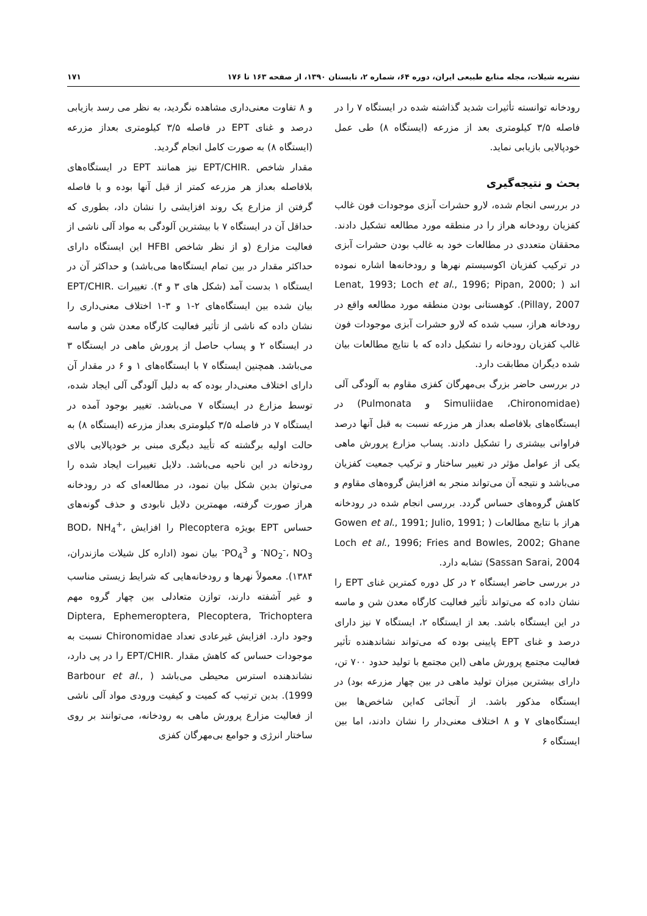نشریه شیلات، مجله منابع طبیعی ایران، دوره ۶۴، شماره ۲، تابستان ۱۳۹۰، از صفحه ۱۶۳ تا ۱۷۶ ۱۷۱
رودخانه توانسته تأثیرات شدید گذاشته شده در ایستگاه ۷ را در فاصله ۳/۵ کیلومتری بعد از مزرعه (ایستگاه ۸) طی عمل خودپالایی بازیابی نماید.
بحث و نتیجه‌گیری
در بررسی انجام شده، لارو حشرات آبزی موجودات فون غالب کفزیان رودخانه هراز را در منطقه مورد مطالعه تشکیل دادند. محققان متعددی در مطالعات خود به غالب بودن حشرات آبزی در ترکیب کفزیان اکوسیستم نهرها و رودخانه‌ها اشاره نموده اند ( Lenat, 1993; Loch et al., 1996; Pipan, 2000; Pillay, 2007). کوهستانی بودن منطقه مورد مطالعه واقع در رودخانه هراز، سبب شده که لارو حشرات آبزی موجودات فون غالب کفزیان رودخانه را تشکیل داده که با نتایج مطالعات بیان شده دیگران مطابقت دارد.
در بررسی حاضر بزرگ بی‌مهرگان کفزی مقاوم به آلودگی آلی (Simuliidae ،Chironomidae و Pulmonata) در ایستگاه‌های بلافاصله بعداز هر مزرعه نسبت به قبل آنها درصد فراوانی بیشتری را تشکیل دادند. پساب مزارع پرورش ماهی یکی از عوامل مؤثر در تغییر ساختار و ترکیب جمعیت کفزیان می‌باشد و نتیجه آن می‌تواند منجر به افزایش گروه‌های مقاوم و کاهش گروه‌های حساس گردد. بررسی انجام شده در رودخانه هراز با نتایج مطالعات ( Gowen et al., 1991; Julio, 1991; Loch et al., 1996; Fries and Bowles, 2002; Ghane Sassan Sarai, 2004) تشابه دارد.
در بررسی حاضر ایستگاه ۲ در کل دوره کمترین غنای EPT را نشان داده که می‌تواند تأثیر فعالیت کارگاه معدن شن و ماسه در این ایستگاه باشد. بعد از ایستگاه ۲، ایستگاه ۷ نیز دارای درصد و غنای EPT پایینی بوده که می‌تواند نشاندهنده تأثیر فعالیت مجتمع پرورش ماهی (این مجتمع با تولید حدود ۷۰۰ تن، دارای بیشترین میزان تولید ماهی در بین چهار مزرعه بود) در ایستگاه مذکور باشد. از آنجائی که‌این شاخص‌ها بین ایستگاه‌های ۷ و ۸ اختلاف معنی‌دار را نشان دادند، اما بین ایستگاه ۶
و ۸ تفاوت معنی‌داری مشاهده نگردید، به نظر می رسد بازیابی درصد و غنای EPT در فاصله ۳/۵ کیلومتری بعداز مزرعه (ایستگاه ۸) به صورت کامل انجام گردید.
مقدار شاخص .EPT/CHIR نیز همانند EPT در ایستگاه‌های بلافاصله بعداز هر مزرعه کمتر از قبل آنها بوده و با فاصله گرفتن از مزارع یک روند افزایشی را نشان داد، بطوری که حداقل آن در ایستگاه ۷ با بیشترین آلودگی به مواد آلی ناشی از فعالیت مزارع (و از نظر شاخص HFBI این ایستگاه دارای حداکثر مقدار در بین تمام ایستگاه‌ها می‌باشد) و حداکثر آن در ایستگاه ۱ بدست آمد (شکل های ۳ و ۴). تغییرات .EPT/CHIR بیان شده بین ایستگاه‌های ۲-۱ و ۳-۱ اختلاف معنی‌داری را نشان داده که ناشی از تأثیر فعالیت کارگاه معدن شن و ماسه در ایستگاه ۲ و پساب حاصل از پرورش ماهی در ایستگاه ۳ می‌باشد. همچنین ایستگاه ۷ با ایستگاه‌های ۱ و ۶ در مقدار آن دارای اختلاف معنی‌دار بوده که به دلیل آلودگی آلی ایجاد شده، توسط مزارع در ایستگاه ۷ می‌باشد. تغییر بوجود آمده در ایستگاه ۷ در فاصله ۳/۵ کیلومتری بعداز مزرعه (ایستگاه ۸) به حالت اولیه برگشته که تأیید دیگری مبنی بر خودپالایی بالای رودخانه در این ناحیه می‌باشد. دلایل تغییرات ایجاد شده را می‌توان بدین شکل بیان نمود، در مطالعه‌ای که در رودخانه هراز صورت گرفته، مهمترین دلایل نابودی و حذف گونه‌های حساس EPT بویژه Plecoptera را افزایش BOD، NH<sub>4</sub><sup>+</sup>، NO<sub>2</sub><sup>-</sup>، NO<sub>3</sub><sup>-</sup> و PO<sub>4</sub><sup>3-</sup> بیان نمود (اداره کل شیلات مازندران، ۱۳۸۴). معمولاً نهرها و رودخانه‌هایی که شرایط زیستی مناسب و غیر آشفته دارند، توازن متعادلی بین چهار گروه مهم Diptera, Ephemeroptera, Plecoptera, Trichoptera وجود دارد. افزایش غیرعادی تعداد Chironomidae نسبت به موجودات حساس که کاهش مقدار .EPT/CHIR را در پی دارد، نشاندهنده استرس محیطی می‌باشد ( Barbour et al., 1999). بدین ترتیب که کمیت و کیفیت ورودی مواد آلی ناشی از فعالیت مزارع پرورش ماهی به رودخانه، می‌توانند بر روی ساختار انرژی و جوامع بی‌مهرگان کفزی